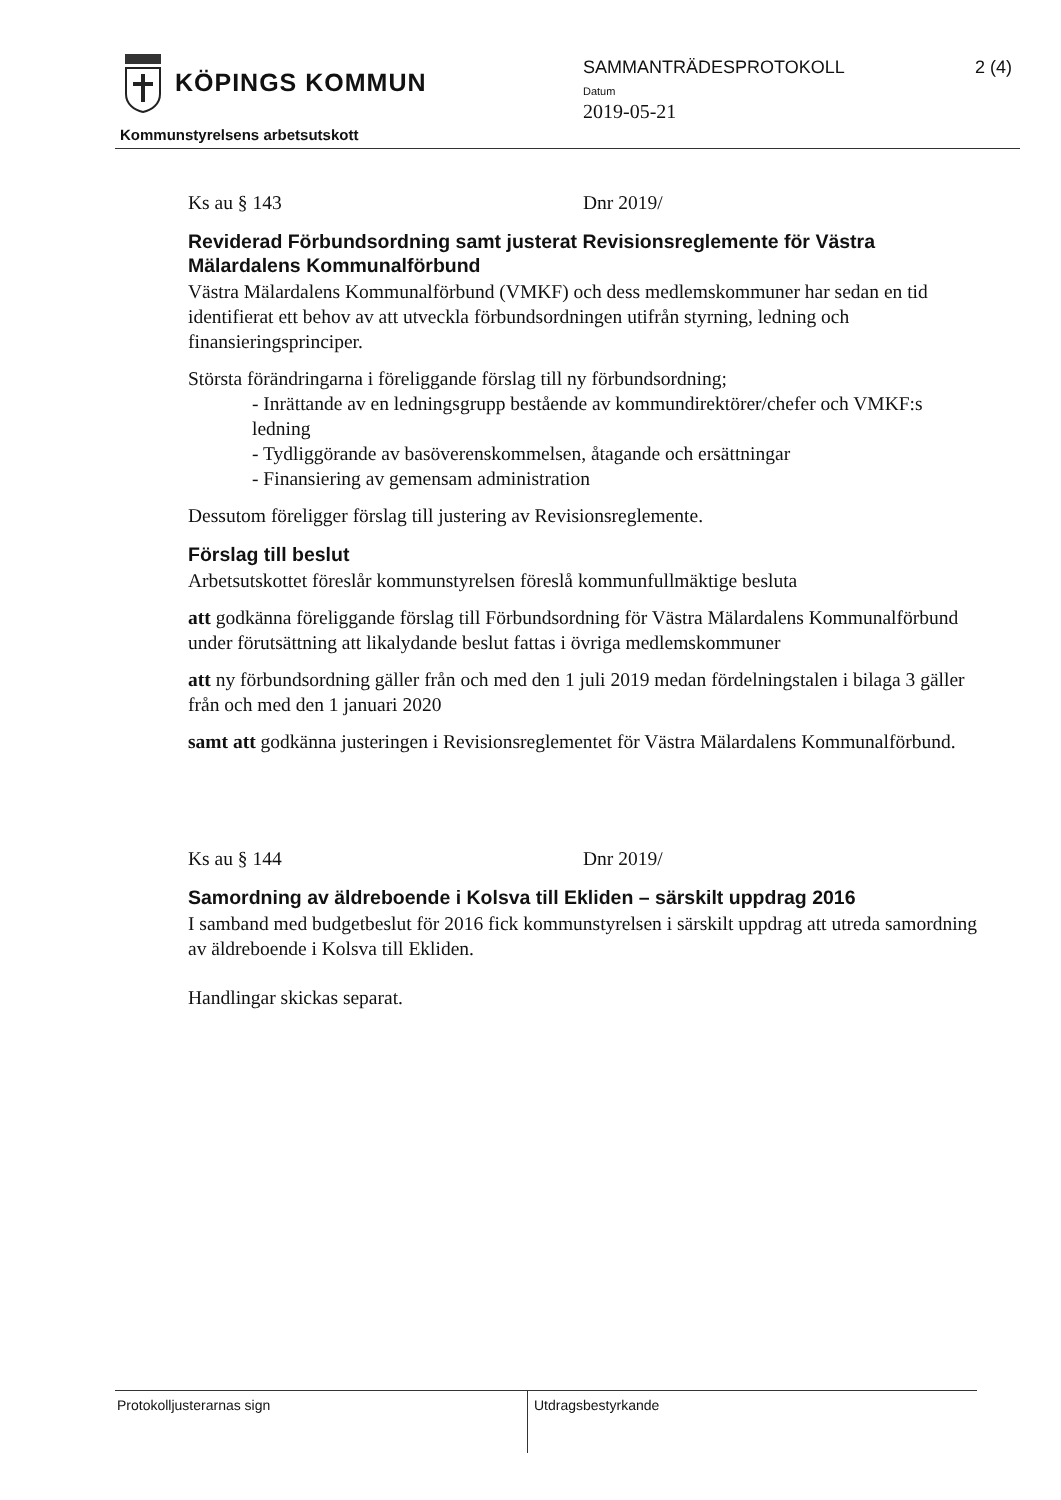KÖPINGS KOMMUN
Kommunstyrelsens arbetsutskott
SAMMANTRÄDESPROTOKOLL 2 (4)
Datum
2019-05-21
Ks au § 143 Dnr 2019/
Reviderad Förbundsordning samt justerat Revisionsreglemente för Västra Mälardalens Kommunalförbund
Västra Mälardalens Kommunalförbund (VMKF) och dess medlemskommuner har sedan en tid identifierat ett behov av att utveckla förbundsordningen utifrån styrning, ledning och finansieringsprinciper.
Största förändringarna i föreliggande förslag till ny förbundsordning;
- Inrättande av en ledningsgrupp bestående av kommundirektörer/chefer och VMKF:s ledning
- Tydliggörande av basöverenskommelsen, åtagande och ersättningar
- Finansiering av gemensam administration
Dessutom föreligger förslag till justering av Revisionsreglemente.
Förslag till beslut
Arbetsutskottet föreslår kommunstyrelsen föreslå kommunfullmäktige besluta
att godkänna föreliggande förslag till Förbundsordning för Västra Mälardalens Kommunalförbund under förutsättning att likalydande beslut fattas i övriga medlemskommuner
att ny förbundsordning gäller från och med den 1 juli 2019 medan fördelningstalen i bilaga 3 gäller från och med den 1 januari 2020
samt att godkänna justeringen i Revisionsreglementet för Västra Mälardalens Kommunalförbund.
Ks au § 144 Dnr 2019/
Samordning av äldreboende i Kolsva till Ekliden – särskilt uppdrag 2016
I samband med budgetbeslut för 2016 fick kommunstyrelsen i särskilt uppdrag att utreda samordning av äldreboende i Kolsva till Ekliden.
Handlingar skickas separat.
Protokolljusterarnas sign Utdragsbestyrkande